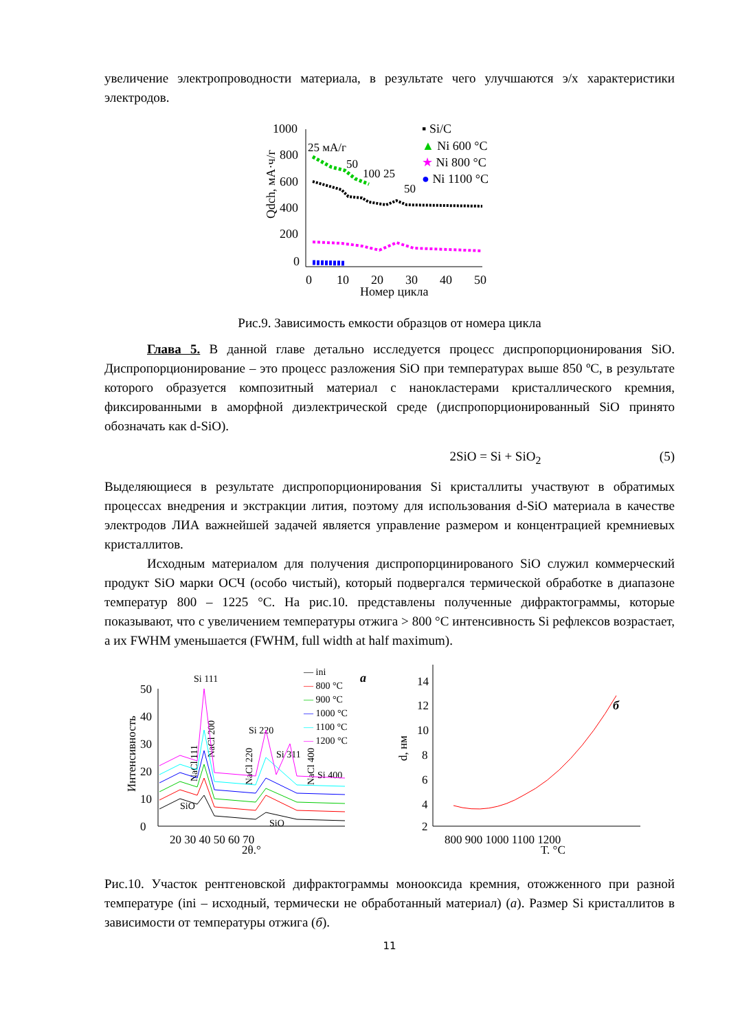увеличение электропроводности материала, в результате чего улучшаются э/х характеристики электродов.
1000
800
600
400
200
0
0
10
20
30
40
50
Номер цикла
Qdch, мА·ч/г
25 мА/г
50
100
25
50
▪ Si/C
▲ Ni 600 °C
★ Ni 800 °C
● Ni 1100 °C
Рис.9. Зависимость емкости образцов от номера цикла
Глава 5. В данной главе детально исследуется процесс диспропорционирования SiO. Диспропорционирование – это процесс разложения SiO при температурах выше 850 ºC, в результате которого образуется композитный материал с нанокластерами кристаллического кремния, фиксированными в аморфной диэлектрической среде (диспропорционированный SiO принято обозначать как d-SiO).
2SiO = Si + SiO<sub>2</sub> (5)
Выделяющиеся в результате диспропорционирования Si кристаллиты участвуют в обратимых процессах внедрения и экстракции лития, поэтому для использования d-SiO материала в качестве электродов ЛИА важнейшей задачей является управление размером и концентрацией кремниевых кристаллитов.
Исходным материалом для получения диспропорцинированого SiO служил коммерческий продукт SiO марки ОСЧ (особо чистый), который подвергался термической обработке в диапазоне температур 800 – 1225 °C. На рис.10. представлены полученные дифрактограммы, которые показывают, что с увеличением температуры отжига > 800 °C интенсивность Si рефлексов возрастает, а их FWHM уменьшается (FWHM, full width at half maximum).
0
10
20
30
40
50
20 30 40 50 60 70
2θ,°
Интенсивность
Si 111
Si 220
Si 311
Si 400
SiO
SiO
NaCl 111
NaCl 200
NaCl 220
NaCl 400
― ini
― 800 °C
― 900 °C
― 1000 °C
― 1100 °C
― 1200 °C
a
14
12
10
8
6
4
2
800 900 1000 1100 1200
T, °C
d, нм
б
Рис.10. Участок рентгеновской дифрактограммы монооксида кремния, отожженного при разной температуре (ini – исходный, термически не обработанный материал) (а). Размер Si кристаллитов в зависимости от температуры отжига (б).
11